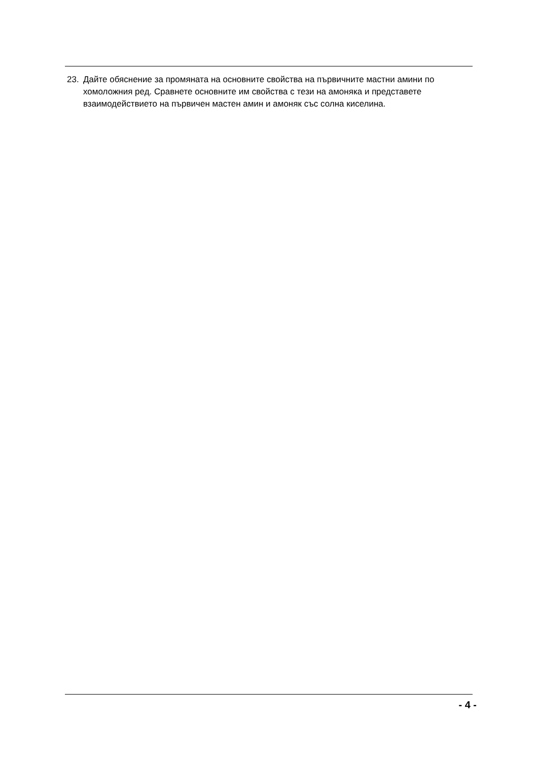23. Дайте обяснение за промяната на основните свойства на първичните мастни амини по хомоложния ред. Сравнете основните им свойства с тези на амоняка и представете взаимодействието на първичен мастен амин и амоняк със солна киселина.
- 4 -